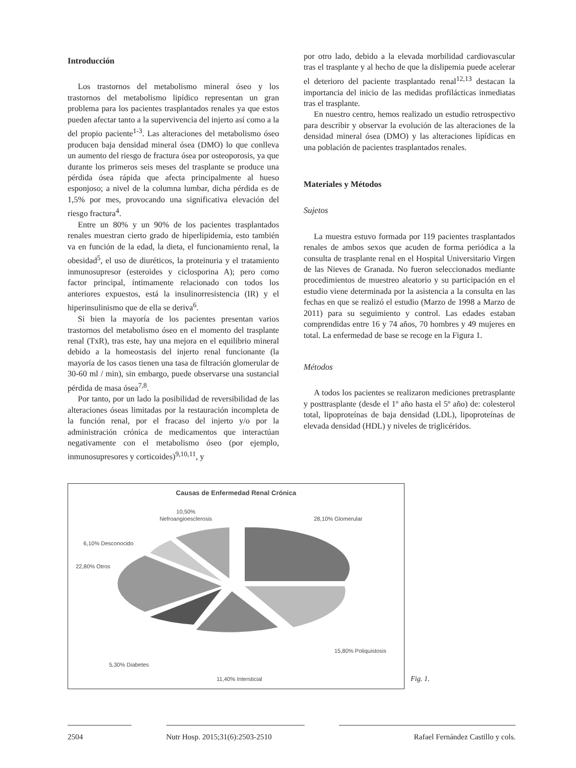Introducción
Los trastornos del metabolismo mineral óseo y los trastornos del metabolismo lipídico representan un gran problema para los pacientes trasplantados renales ya que estos pueden afectar tanto a la supervivencia del injerto así como a la del propio paciente<sup>1-3</sup>. Las alteraciones del metabolismo óseo producen baja densidad mineral ósea (DMO) lo que conlleva un aumento del riesgo de fractura ósea por osteoporosis, ya que durante los primeros seis meses del trasplante se produce una pérdida ósea rápida que afecta principalmente al hueso esponjoso; a nivel de la columna lumbar, dicha pérdida es de 1,5% por mes, provocando una significativa elevación del riesgo fractura<sup>4</sup>.
Entre un 80% y un 90% de los pacientes trasplantados renales muestran cierto grado de hiperlipidemia, esto también va en función de la edad, la dieta, el funcionamiento renal, la obesidad<sup>5</sup>, el uso de diuréticos, la proteinuria y el tratamiento inmunosupresor (esteroides y ciclosporina A); pero como factor principal, íntimamente relacionado con todos los anteriores expuestos, está la insulinorresistencia (IR) y el hiperinsulinismo que de ella se deriva<sup>6</sup>.
Si bien la mayoría de los pacientes presentan varios trastornos del metabolismo óseo en el momento del trasplante renal (TxR), tras este, hay una mejora en el equilibrio mineral debido a la homeostasis del injerto renal funcionante (la mayoría de los casos tienen una tasa de filtración glomerular de 30-60 ml / min), sin embargo, puede observarse una sustancial pérdida de masa ósea<sup>7,8</sup>.
Por tanto, por un lado la posibilidad de reversibilidad de las alteraciones óseas limitadas por la restauración incompleta de la función renal, por el fracaso del injerto y/o por la administración crónica de medicamentos que interactúan negativamente con el metabolismo óseo (por ejemplo, inmunosupresores y corticoides)<sup>9,10,11</sup>, y
por otro lado, debido a la elevada morbilidad cardiovascular tras el trasplante y al hecho de que la dislipemia puede acelerar el deterioro del paciente trasplantado renal<sup>12,13</sup> destacan la importancia del inicio de las medidas profilácticas inmediatas tras el trasplante.
En nuestro centro, hemos realizado un estudio retrospectivo para describir y observar la evolución de las alteraciones de la densidad mineral ósea (DMO) y las alteraciones lipídicas en una población de pacientes trasplantados renales.
Materiales y Métodos
Sujetos
La muestra estuvo formada por 119 pacientes trasplantados renales de ambos sexos que acuden de forma periódica a la consulta de trasplante renal en el Hospital Universitario Virgen de las Nieves de Granada. No fueron seleccionados mediante procedimientos de muestreo aleatorio y su participación en el estudio viene determinada por la asistencia a la consulta en las fechas en que se realizó el estudio (Marzo de 1998 a Marzo de 2011) para su seguimiento y control. Las edades estaban comprendidas entre 16 y 74 años, 70 hombres y 49 mujeres en total. La enfermedad de base se recoge en la Figura 1.
Métodos
A todos los pacientes se realizaron mediciones pretrasplante y posttrasplante (desde el 1º año hasta el 5º año) de: colesterol total, lipoproteínas de baja densidad (LDL), lipoproteínas de elevada densidad (HDL) y niveles de triglicéridos.
Causas de Enfermedad Renal Crónica
10,50%
Nefroangioesclerosis
28,10% Glomerular
6,10% Desconocido
22,80% Otros
15,80% Poliquistosis
5,30% Diabetes
11,40% Intersticial
Fig. 1.
2504 Nutr Hosp. 2015;31(6):2503-2510
Rafael Fernández Castillo y cols.